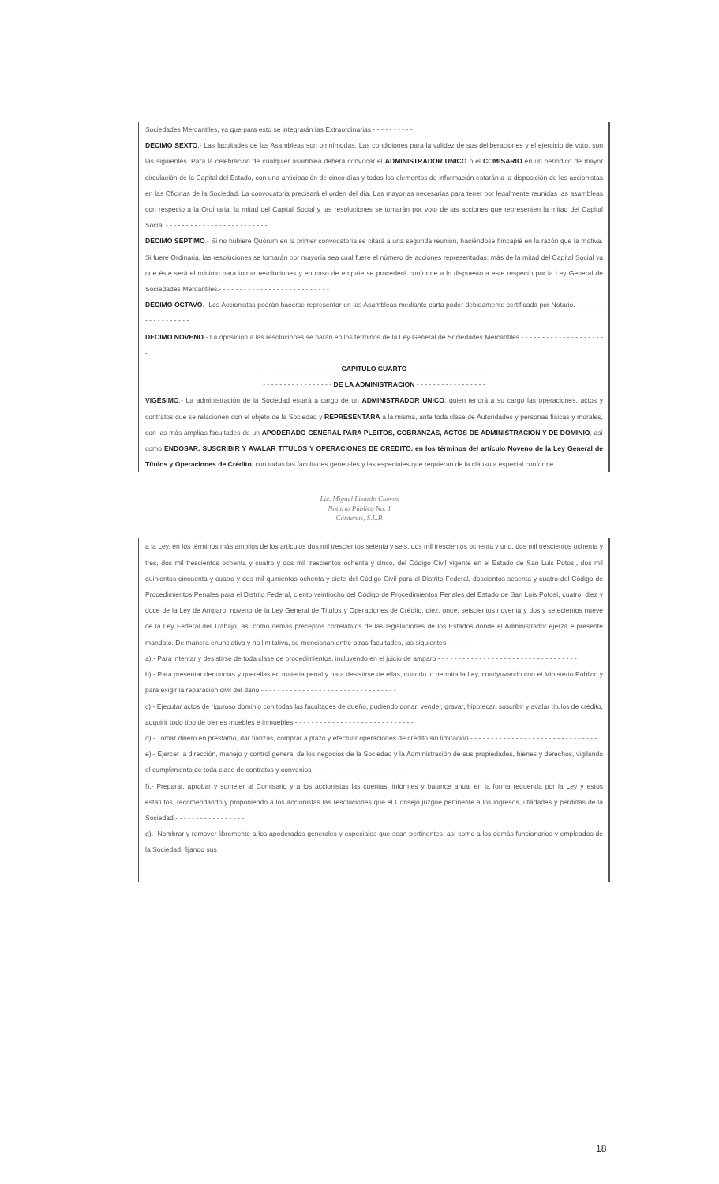Sociedades Mercantiles, ya que para esto se integrarán las Extraordinarias - - - - - - - - - -
DECIMO SEXTO.- Las facultades de las Asambleas son omnímodas. Las condiciones para la validez de sus deliberaciones y el ejercicio de voto, son las siguientes. Para la celebración de cualquier asamblea deberá convocar el ADMINISTRADOR UNICO ó el COMISARIO en un periódico de mayor circulación de la Capital del Estado, con una anticipación de cinco días y todos los elementos de información estarán a la disposición de los accionistas en las Oficinas de la Sociedad. La convocatoria precisará el orden del día. Las mayorías necesarias para tener por legalmente reunidas las asambleas con respecto a la Ordinaria, la mitad del Capital Social y las resoluciones se tomarán por voto de las acciones que representen la mitad del Capital Social.- - - - - - - - - - - - - - - - - - - - - - - - -
DECIMO SEPTIMO.- Si no hubiere Quórum en la primer convocatoria se citará a una segunda reunión, haciéndose hincapié en la razón que la motiva. Si fuere Ordinaria, las resoluciones se tomarán por mayoría sea cual fuere el número de acciones representadas; más de la mitad del Capital Social ya que éste será el mínimo para tomar resoluciones y en caso de empate se procederá conforme a lo dispuesto a este respecto por la Ley General de Sociedades Mercantiles.- - - - - - - - - - - - - - - - - - - - - - - - - - -
DECIMO OCTAVO.- Los Accionistas podrán hacerse representar en las Asambleas mediante carta poder debidamente certificada por Notario.- - - - - - - - - - - - - - - - - -
DECIMO NOVENO.- La oposición a las resoluciones se harán en los términos de la Ley General de Sociedades Mercantiles.- - - - - - - - - - - - - - - - - - - - -
- - - - - - - - - - - - - - - - - - - - CAPITULO CUARTO - - - - - - - - - - - - - - - - - - - -
- - - - - - - - - - - - - - - - - DE LA ADMINISTRACION - - - - - - - - - - - - - - - - -
VIGÉSIMO.- La administración de la Sociedad estará a cargo de un ADMINISTRADOR UNICO, quien tendrá a su cargo las operaciones, actos y contratos que se relacionen con el objeto de la Sociedad y REPRESENTARA a la misma, ante toda clase de Autoridades y personas físicas y morales, con las más amplias facultades de un APODERADO GENERAL PARA PLEITOS, COBRANZAS, ACTOS DE ADMINISTRACION Y DE DOMINIO, así como ENDOSAR, SUSCRIBIR Y AVALAR TITULOS Y OPERACIONES DE CREDITO, en los términos del artículo Noveno de la Ley General de Títulos y Operaciones de Crédito, con todas las facultades generales y las especiales que requieran de la cláusula especial conforme
Lic. Miguel Lizardo Cuevas
Notario Público No. 1
Cárdenas, S.L.P.
a la Ley, en los términos más amplios de los artículos dos mil trescientos setenta y seis, dos mil trescientos ochenta y uno, dos mil trescientos ochenta y tres, dos mil trescientos ochenta y cuatro y dos mil trescientos ochenta y cinco, del Código Civil vigente en el Estado de San Luis Potosí, dos mil quinientos cincuenta y cuatro y dos mil quinientos ochenta y siete del Código Civil para el Distrito Federal, doscientos sesenta y cuatro del Código de Procedimientos Penales para el Distrito Federal, ciento veintiocho del Código de Procedimientos Penales del Estado de San Luis Potosí, cuatro, diez y doce de la Ley de Amparo, noveno de la Ley General de Títulos y Operaciones de Crédito, diez, once, seiscientos noventa y dos y setecientos nueve de la Ley Federal del Trabajo, así como demás preceptos correlativos de las legislaciones de los Estados donde el Administrador ejerza e presente mandato. De manera enunciativa y no limitativa, se mencionan entre otras facultades, las siguientes - - - - - - -
a).- Para intentar y desistirse de toda clase de procedimientos, incluyendo en el juicio de amparo - - - - - - - - - - - - - - - - - - - - - - - - - - - - - - - - - -
b).- Para presentar denuncias y querellas en materia penal y para desistirse de ellas, cuando lo permita la Ley, coadyuvando con el Ministerio Público y para exigir la reparación civil del daño - - - - - - - - - - - - - - - - - - - - - - - - - - - - - - - - -
c).- Ejecutar actos de riguroso dominio con todas las facultades de dueño, pudiendo donar, vender, gravar, hipotecar, suscribir y avalar títulos de crédito, adquirir todo tipo de bienes muebles e inmuebles.- - - - - - - - - - - - - - - - - - - - - - - - - - - - -
d).- Tomar dinero en préstamo, dar fianzas, comprar a plazo y efectuar operaciones de crédito sin limitación - - - - - - - - - - - - - - - - - - - - - - - - - - - - - - -
e).- Ejercer la dirección, manejo y control general de los negocios de la Sociedad y la Administración de sus propiedades, bienes y derechos, vigilando el cumplimiento de toda clase de contratos y convenios - - - - - - - - - - - - - - - - - - - - - - - - - -
f).- Preparar, aprobar y someter al Comisario y a los accionistas las cuentas, informes y balance anual en la forma requerida por la Ley y estos estatutos, recomendando y proponiendo a los accionistas las resoluciones que el Consejo juzgue pertinente a los ingresos, utilidades y pérdidas de la Sociedad.- - - - - - - - - - - - - - - - -
g).- Nombrar y remover libremente a los apoderados generales y especiales que sean pertinentes, así como a los demás funcionarios y empleados de la Sociedad, fijando sus
18